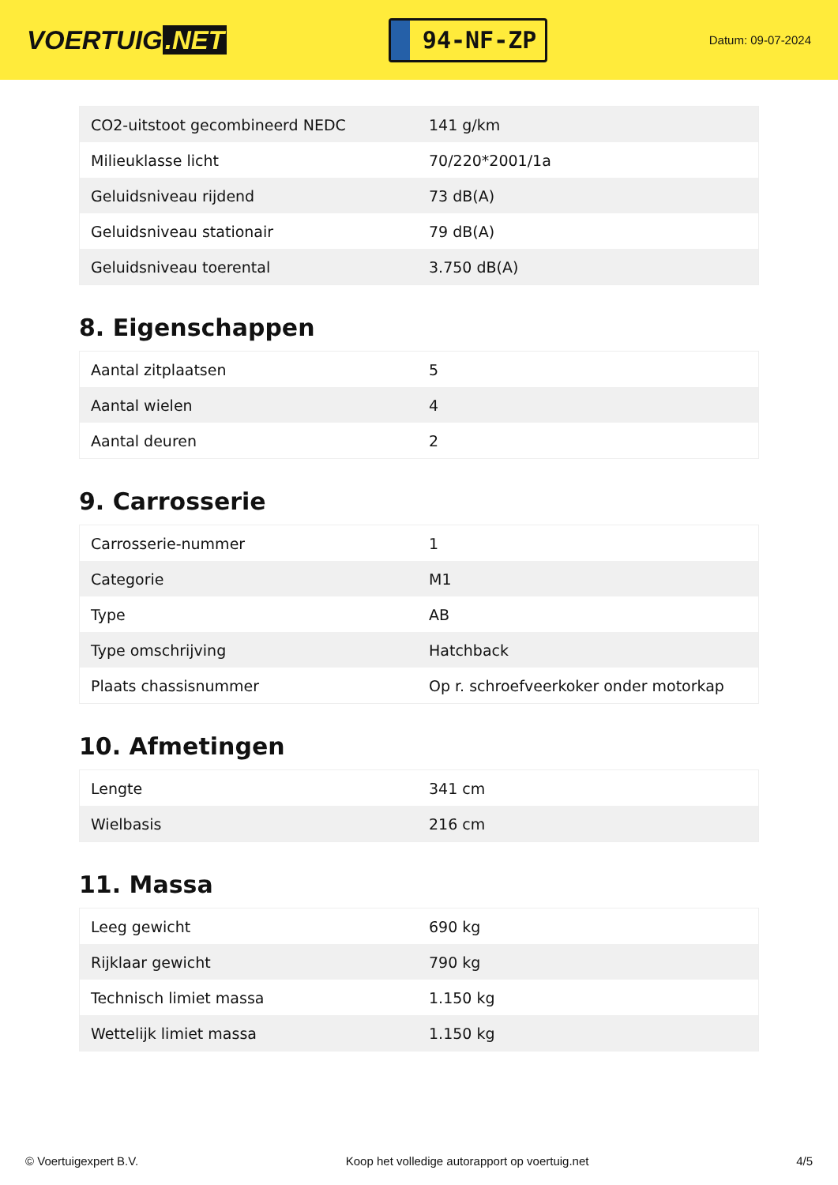VOERTUIG.NET
94-NF-ZP
Datum: 09-07-2024
| CO2-uitstoot gecombineerd NEDC | 141 g/km |
| Milieuklasse licht | 70/220*2001/1a |
| Geluidsniveau rijdend | 73 dB(A) |
| Geluidsniveau stationair | 79 dB(A) |
| Geluidsniveau toerental | 3.750 dB(A) |
8. Eigenschappen
| Aantal zitplaatsen | 5 |
| Aantal wielen | 4 |
| Aantal deuren | 2 |
9. Carrosserie
| Carrosserie-nummer | 1 |
| Categorie | M1 |
| Type | AB |
| Type omschrijving | Hatchback |
| Plaats chassisnummer | Op r. schroefveerkoker onder motorkap |
10. Afmetingen
| Lengte | 341 cm |
| Wielbasis | 216 cm |
11. Massa
| Leeg gewicht | 690 kg |
| Rijklaar gewicht | 790 kg |
| Technisch limiet massa | 1.150 kg |
| Wettelijk limiet massa | 1.150 kg |
© Voertuigexpert B.V. Koop het volledige autorapport op voertuig.net 4/5